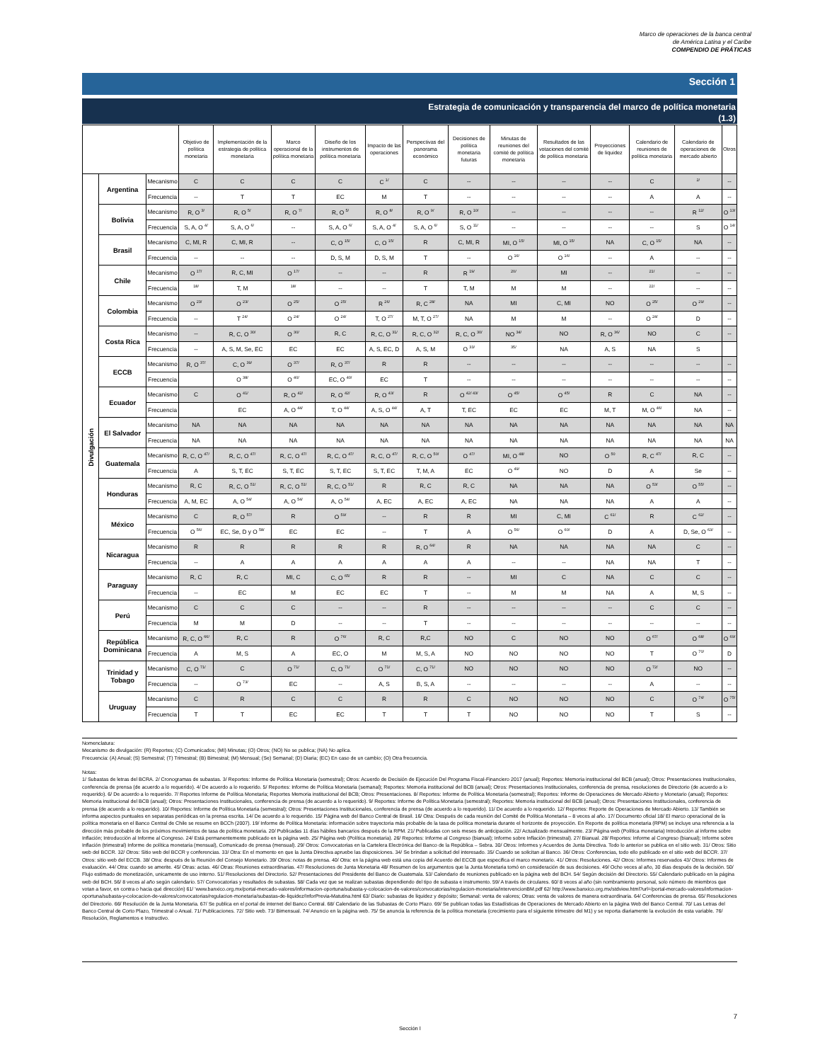Marco de operaciones de la banca central
de América Latina y el Caribe
COMPENDIO DE PRÁTICAS
Sección 1
Estrategia de comunicación y transparencia del marco de política monetaria
(1.3)
| | | | Objetivo de política monetaria | Implementación de la estrategia de política monetaria | Marco operacional de la política monetaria | Diseño de los instrumentos de política monetaria | Impacto de las operaciones | Perspectivas del panorama económico | Decisiones de política monetaria futuras | Minutas de reuniones del comité de política monetaria | Resultados de las votaciones del comité de política monetaria | Proyecciones de liquidez | Calendario de reuniones de política monetaria | Calendario de operaciones de mercado abierto | Otros |
| --- | --- | --- | --- | --- | --- | --- | --- | --- | --- | --- | --- | --- | --- | --- | --- |
| Divulgación | Argentina | Mecanismo | C | C | C | C | C <sup>1/</sup> | C | -- | -- | -- | -- | C | <sup>2/</sup> | -- |
| | | Frecuencia | -- | T | T | EC | M | T | -- | -- | -- | -- | A | A | -- |
| | Bolivia | Mecanismo | R, O <sup>3/</sup> | R, O <sup>5/</sup> | R, O <sup>7/</sup> | R, O <sup>5/</sup> | R, O <sup>8/</sup> | R, O <sup>9/</sup> | R, O <sup>10/</sup> | -- | -- | -- | -- | R <sup>12/</sup> | O <sup>13/</sup> |
| | | Frecuencia | S, A, O <sup>4/</sup> | S, A, O <sup>6/</sup> | -- | S, A, O <sup>6/</sup> | S, A, O <sup>4/</sup> | S, A, O <sup>6/</sup> | S, O <sup>11/</sup> | -- | -- | -- | -- | S | O <sup>14/</sup> |
| | Brasil | Mecanismo | C, MI, R | C, MI, R | -- | C, O <sup>15/</sup> | C, O <sup>15/</sup> | R | C, MI, R | MI, O <sup>15/</sup> | MI, O <sup>15/</sup> | NA | C, O <sup>15/</sup> | NA | -- |
| | | Frecuencia | -- | -- | -- | D, S, M | D, S, M | T | -- | O <sup>16/</sup> | O <sup>16/</sup> | -- | A | -- | -- |
| | Chile | Mecanismo | O <sup>17/</sup> | R, C, MI | O <sup>17/</sup> | -- | -- | R | R <sup>19/</sup> | <sup>20/</sup> | MI | -- | <sup>21/</sup> | -- | -- |
| | | Frecuencia | <sup>18/</sup> | T, M | <sup>18/</sup> | -- | -- | T | T, M | M | M | -- | <sup>22/</sup> | -- | -- |
| | Colombia | Mecanismo | O <sup>23/</sup> | O <sup>23/</sup> | O <sup>25/</sup> | O <sup>25/</sup> | R <sup>26/</sup> | R, C <sup>28/</sup> | NA | MI | C, MI | NO | O <sup>25/</sup> | O <sup>29/</sup> | -- |
| | | Frecuencia | -- | T <sup>24/</sup> | O <sup>24/</sup> | O <sup>24/</sup> | T, O <sup>27/</sup> | M, T, O <sup>27/</sup> | NA | M | M | -- | O <sup>24/</sup> | D | -- |
| | Costa Rica | Mecanismo | -- | R, C, O <sup>30/</sup> | O <sup>30/</sup> | R, C | R, C, O <sup>31/</sup> | R, C, O <sup>32/</sup> | R, C, O <sup>30/</sup> | NO <sup>34/</sup> | NO | R, O <sup>36/</sup> | NO | C | -- |
| | | Frecuencia | -- | A, S, M, Se, EC | EC | EC | A, S, EC, D | A, S, M | O <sup>33/</sup> | <sup>35/</sup> | NA | A, S | NA | S | |
| | ECCB | Mecanismo | R, O <sup>37/</sup> | C, O <sup>39/</sup> | O <sup>37/</sup> | R, O <sup>37/</sup> | R | R | -- | -- | -- | -- | -- | -- | -- |
| | | Frecuencia | | O <sup>38/</sup> | O <sup>40/</sup> | EC, O <sup>40/</sup> | EC | T | -- | -- | -- | -- | -- | -- | -- |
| | Ecuador | Mecanismo | C | O <sup>41/</sup> | R, O <sup>42/</sup> | R, O <sup>42/</sup> | R, O <sup>43/</sup> | R | O <sup>42/ 43/</sup> | O <sup>45/</sup> | O <sup>45/</sup> | R | C | NA | -- |
| | | Frecuencia | | EC | A, O <sup>44/</sup> | T, O <sup>44/</sup> | A, S, O <sup>44/</sup> | A, T | T, EC | EC | EC | M, T | M, O <sup>46/</sup> | NA | -- |
| | El Salvador | Mecanismo | NA | NA | NA | NA | NA | NA | NA | NA | NA | NA | NA | NA | NA |
| | | Frecuencia | NA | NA | NA | NA | NA | NA | NA | NA | NA | NA | NA | NA | NA |
| | Guatemala | Mecanismo | R, C, O <sup>47/</sup> | R, C, O <sup>47/</sup> | R, C, O <sup>47/</sup> | R, C, O <sup>47/</sup> | R, C, O <sup>47/</sup> | R, C, O <sup>50/</sup> | O <sup>47/</sup> | MI, O <sup>48/</sup> | NO | O <sup>50</sup> | R, C <sup>47/</sup> | R, C | -- |
| | | Frecuencia | A | S, T, EC | S, T, EC | S, T, EC | S, T, EC | T, M, A | EC | O <sup>49/</sup> | NO | D | A | Se | -- |
| | Honduras | Mecanismo | R, C | R, C, O <sup>51/</sup> | R, C, O <sup>51/</sup> | R, C, O <sup>51/</sup> | R | R, C | R, C | NA | NA | NA | O <sup>53/</sup> | O <sup>55/</sup> | -- |
| | | Frecuencia | A, M, EC | A, O <sup>54/</sup> | A, O <sup>54/</sup> | A, O <sup>54/</sup> | A, EC | A, EC | A, EC | NA | NA | NA | A | A | -- |
| | México | Mecanismo | C | R, O <sup>57/</sup> | R | O <sup>59/</sup> | -- | R | R | MI | C, MI | C <sup>61/</sup> | R | C <sup>62/</sup> | -- |
| | | Frecuencia | O <sup>56/</sup> | EC, Se, D y O <sup>58/</sup> | EC | EC | -- | T | A | O <sup>56/</sup> | O <sup>60/</sup> | D | A | D, Se, O <sup>63/</sup> | -- |
| | Nicaragua | Mecanismo | R | R | R | R | R | R, O <sup>64/</sup> | R | NA | NA | NA | NA | C | -- |
| | | Frecuencia | -- | A | A | A | A | A | A | -- | -- | NA | NA | T | -- |
| | Paraguay | Mecanismo | R, C | R, C | MI, C | C, O <sup>65/</sup> | R | R | -- | MI | C | NA | C | C | -- |
| | | Frecuencia | -- | EC | M | EC | EC | T | -- | M | M | NA | A | M, S | -- |
| | Perú | Mecanismo | C | C | C | -- | -- | R | -- | -- | -- | -- | C | C | -- |
| | | Frecuencia | M | M | D | -- | -- | T | -- | -- | -- | -- | -- | -- | -- |
| | República Dominicana | Mecanismo | R, C, O <sup>66/</sup> | R, C | R | O <sup>76/</sup> | R, C | R,C | NO | C | NO | NO | O <sup>67/</sup> | O <sup>68/</sup> | O <sup>69/</sup> |
| | | Frecuencia | A | M, S | A | EC, O | M | M, S, A | NO | NO | NO | NO | T | O <sup>70/</sup> | D |
| | Trinidad y Tobago | Mecanismo | C, O <sup>71/</sup> | C | O <sup>71/</sup> | C, O <sup>71/</sup> | O <sup>71/</sup> | C, O <sup>71/</sup> | NO | NO | NO | NO | O <sup>72/</sup> | NO | -- |
| | | Frecuencia | -- | O <sup>73/</sup> | EC | -- | A, S | B, S, A | -- | -- | -- | -- | A | -- | -- |
| | Uruguay | Mecanismo | C | R | C | C | R | R | C | NO | NO | NO | C | O <sup>74/</sup> | O <sup>75/</sup> |
| | | Frecuencia | T | T | EC | EC | T | T | T | NO | NO | NO | T | S | -- |
Nomenclatura:
Mecanismo de divulgación: (R) Reportes; (C) Comunicados; (MI) Minutas; (O) Otros; (NO) No se publica; (NA) No aplica.
Frecuencia: (A) Anual; (S) Semestral; (T) Trimestral; (B) Bimestral; (M) Mensual; (Se) Semanal; (D) Diaria; (EC) En caso de un cambio; (O) Otra frecuencia.
Notas:
1/ Subastas de letras del BCRA. 2/ Cronogramas de subastas. 3/ Reportes: Informe de Política Monetaria (semestral); Otros: Acuerdo de Decisión de Ejecución Del Programa Fiscal-Financiero 2017 (anual); Reportes: Memoria institucional del BCB (anual); Otros: Presentaciones Institucionales, conferencia de prensa (de acuerdo a lo requerido). 4/ De acuerdo a lo requerido. 5/ Reportes: Informe de Política Monetaria (semanal); Reportes: Memoria institucional del BCB (anual); Otros: Presentaciones Institucionales, conferencia de prensa, resoluciones de Directorio (de acuerdo a lo requerido). 6/ De acuerdo a lo requerido. 7/ Reportes Informe de Política Monetaria; Reportes Memoria institucional del BCB; Otros: Presentaciones. 8/ Reportes: Informe de Política Monetaria (semestral); Reportes: Informe de Operaciones de Mercado Abierto y Monetario (anual); Reportes: Memoria institucional del BCB (anual); Otros: Presentaciones Institucionales, conferencia de prensa (de acuerdo a lo requerido). 9/ Reportes: Informe de Política Monetaria (semestral); Reportes: Memoria institucional del BCB (anual); Otros: Presentaciones Institucionales, conferencia de prensa (de acuerdo a lo requerido). 10/ Reportes: Informe de Política Monetaria (semestral); Otros: Presentaciones Institucionales, conferencia de prensa (de acuerdo a lo requerido). 11/ De acuerdo a lo requerido. 12/ Reportes: Reporte de Operaciones de Mercado Abierto. 13/ También se informa aspectos puntuales en separatas periódicas en la prensa escrita. 14/ De acuerdo a lo requerido. 15/ Página web del Banco Central de Brasil. 16/ Otra: Después de cada reunión del Comité de Política Monetaria – 8 veces al año. 17/ Documento oficial 18/ El marco operacional de la política monetaria en el Banco Central de Chile se resume en BCCh (2007). 19/ Informe de Política Monetaria: información sobre trayectoria más probable de la tasa de política monetaria durante el horizonte de proyección. En Reporte de política monetaria (RPM) se incluye una referencia a la dirección más probable de los próximos movimientos de tasa de política monetaria. 20/ Publicadas 11 días hábiles bancarios después de la RPM. 21/ Publicadas con seis meses de anticipación. 22/ Actualizado mensualmente. 23/ Página web (Política monetaria) Introducción al informe sobre Inflación; Introducción al Informe al Congreso. 24/ Está permanentemente publicado en la página web. 25/ Página web (Política monetaria). 26/ Reportes: Informe al Congreso (bianual); Informe sobre Inflación (trimestral). 27/ Bianual. 28/ Reportes: Informe al Congreso (bianual); Informe sobre Inflación (trimestral) Informe de política monetaria (mensual), Comunicado de prensa (mensual). 29/ Otros: Convocatorias en la Cartelera Electrónica del Banco de la República – Sebra. 30/ Otros: Informes y Acuerdos de Junta Directiva. Todo lo anterior se publica en el sitio web. 31/ Otros: Sitio web del BCCR. 32/ Otros: Sitio web del BCCR y conferencias. 33/ Otra: En el momento en que la Junta Directiva apruebe las disposiciones. 34/ Se brindan a solicitud del interesado. 35/ Cuando se solicitan al Banco. 36/ Otros: Conferencias, todo ello publicado en el sitio web del BCCR. 37/ Otros: sitio web del ECCB. 38/ Otra: después de la Reunión del Consejo Monetario. 39/ Otros: notas de prensa. 40/ Otra: en la página web está una copia del Acuerdo del ECCB que especifica el marco monetario. 41/ Otros: Resoluciones. 42/ Otros: Informes reservados 43/ Otros: Informes de evaluación. 44/ Otra: cuando se amerite. 45/ Otras: actas. 46/ Otras: Reuniones extraordinarias. 47/ Resoluciones de Junta Monetaria 48/ Resumen de los argumentos que la Junta Monetaria tomó en consideración de sus decisiones. 49/ Ocho veces al año, 30 días después de la decisión. 50/ Flujo estimado de monetización, unicamente de uso interno. 51/ Resoluciones del Directorio. 52/ Presentaciones del Presidente del Banco de Guatemala. 53/ Calendario de reuniones publicado en la página web del BCH. 54/ Según decisión del Directorio. 55/ Calendario publicado en la página web del BCH. 56/ 8 veces al año según calendario. 57/ Convocatorias y resultados de subastas. 58/ Cada vez que se realizan subastas dependiendo del tipo de subasta e instrumento. 59/ A través de circulares. 60/ 8 veces al año (sin nombramiento personal, solo número de miembros que votan a favor, en contra o hacia qué dirección) 61/ 'www.banxico.org.mx/portal-mercado-valores/informacion-oportuna/subasta-y-colocacion-de-valores/convocatorias/regulacion-monetaria/intervencionBM.pdf 62/ http://www.banxico.org.mx/stdview.html?url=/portal-mercado-valores/informacion-oportuna/subasta-y-colocacion-de-valores/convocatorias/regulacion-monetaria/subastas-de-liquidez/InforPrevia-Matutina.html 63/ Diario: subastas de liquidez y depósito; Semanal: venta de valores; Otras: venta de valores de manera extraordinaria. 64/ Conferencias de prensa. 65/ Resoluciones del Directorio. 66/ Resolución de la Junta Monetaria. 67/ Se publica en el portal de internet del Banco Central. 68/ Calendario de las Subastas de Corto Plazo. 69/ Se publican todas las Estadísticas de Operaciones de Mercado Abierto en la página Web del Banco Central. 70/ Las Letras del Banco Central de Corto Plazo, Trimestral o Anual. 71/ Publicaciones. 72/ Sitio web. 73/ Bimensual. 74/ Anuncio en la página web. 75/ Se anuncia la referencia de la política monetaria (crecimiento para el siguiente trimestre del M1) y se reporta diariamente la evolución de esta variable. 76/ Resolución, Reglamentos e Instructivo.
7
Sección I